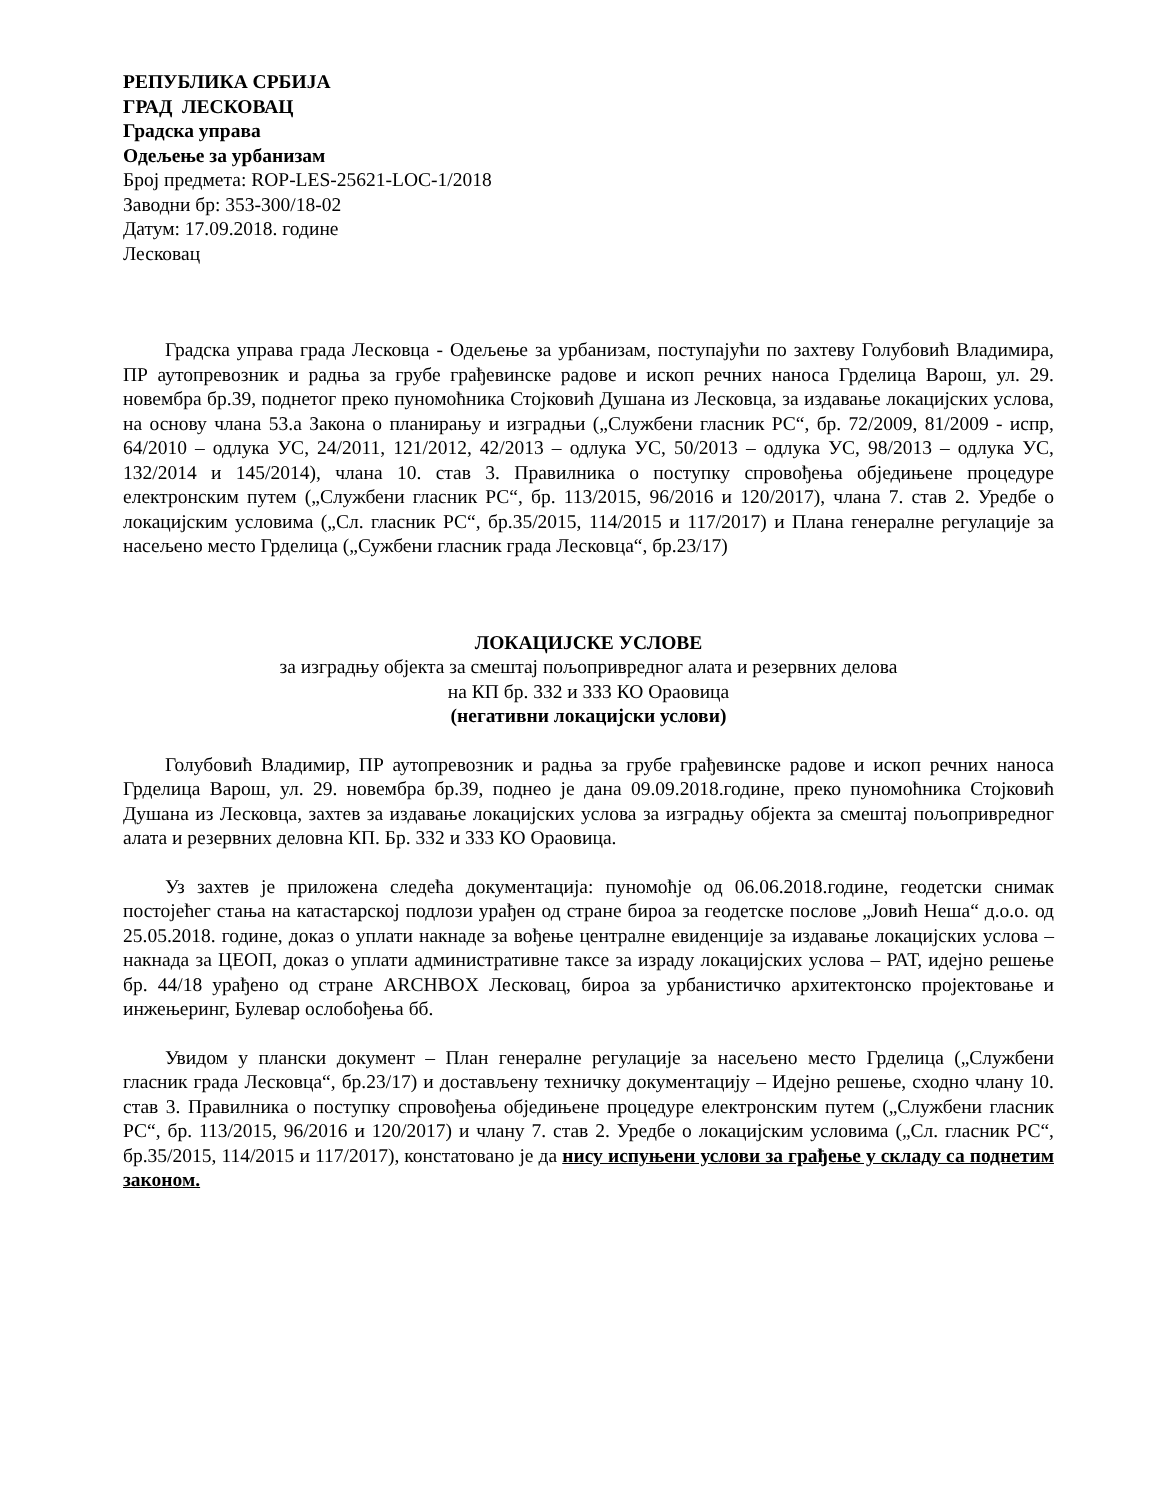РЕПУБЛИКА СРБИЈА
ГРАД ЛЕСКОВАЦ
Градска управа
Одељење за урбанизам
Број предмета: ROP-LES-25621-LOC-1/2018
Заводни бр: 353-300/18-02
Датум: 17.09.2018. године
Лесковац
Градска управа града Лесковца - Одељење за урбанизам, поступајући по захтеву Голубовић Владимира, ПР аутопревозник и радња за грубе грађевинске радове и ископ речних наноса Грделица Варош, ул. 29. новембра бр.39, поднетог преко пуномоћника Стојковић Душана из Лесковца, за издавање локацијских услова, на основу члана 53.а Закона о планирању и изградњи („Службени гласник РС“, бр. 72/2009, 81/2009 - испр, 64/2010 – одлука УС, 24/2011, 121/2012, 42/2013 – одлука УС, 50/2013 – одлука УС, 98/2013 – одлука УС, 132/2014 и 145/2014), члана 10. став 3. Правилника о поступку спровођења обједињене процедуре електронским путем („Службени гласник РС“, бр. 113/2015, 96/2016 и 120/2017), члана 7. став 2. Уредбе о локацијским условима („Сл. гласник РС“, бр.35/2015, 114/2015 и 117/2017) и Плана генералне регулације за насељено место Грделица („Сужбени гласник града Лесковца“, бр.23/17)
ЛОКАЦИЈСКЕ УСЛОВЕ
за изградњу објекта за смештај пољопривредног алата и резервних делова
на КП бр. 332 и 333 КО Ораовица
(негативни локацијски услови)
Голубовић Владимир, ПР аутопревозник и радња за грубе грађевинске радове и ископ речних наноса Грделица Варош, ул. 29. новембра бр.39, поднео је дана 09.09.2018.године, преко пуномоћника Стојковић Душана из Лесковца, захтев за издавање локацијских услова за изградњу објекта за смештај пољопривредног алата и резервних деловна КП. Бр. 332 и 333 КО Ораовица.
Уз захтев је приложена следећа документација: пуномоћје од 06.06.2018.године, геодетски снимак постојећег стања на катастарској подлози урађен од стране бироа за геодетске послове „Јовић Неша“ д.о.о. од 25.05.2018. године, доказ о уплати накнаде за вођење централне евиденције за издавање локацијских услова – накнада за ЦЕОП, доказ о уплати административне таксе за израду локацијских услова – РАТ, идејно решење бр. 44/18 урађено од стране ARCHBOX Лесковац, бироа за урбанистичко архитектонско пројектовање и инжењеринг, Булевар ослобођења бб.
Увидом у плански документ – План генералне регулације за насељено место Грделица („Службени гласник града Лесковца“, бр.23/17) и достављену техничку документацију – Идејно решење, сходно члану 10. став 3. Правилника о поступку спровођења обједињене процедуре електронским путем („Службени гласник РС“, бр. 113/2015, 96/2016 и 120/2017) и члану 7. став 2. Уредбе о локацијским условима („Сл. гласник РС“, бр.35/2015, 114/2015 и 117/2017), констатовано је да нису испуњени услови за грађење у складу са поднетим законом.